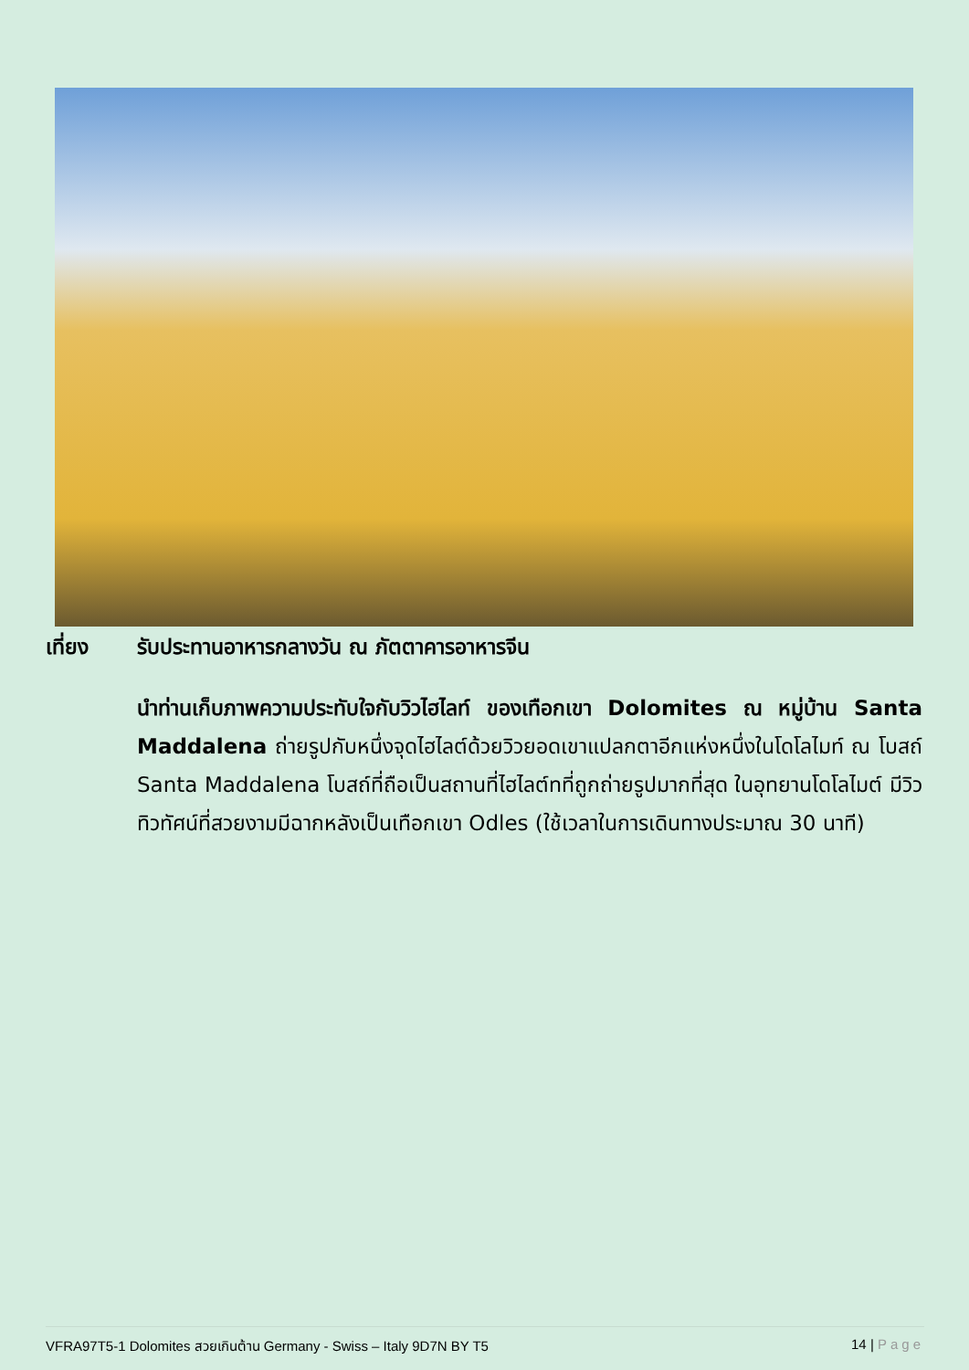เที่ยง รับประทานอาหารกลางวัน ณ ภัตตาคารอาหารจีน
นำท่านเก็บภาพความประทับใจกับวิวไฮไลท์ ของเทือกเขา Dolomites ณ หมู่บ้าน Santa Maddalena ถ่ายรูปกับหนึ่งจุดไฮไลต์ด้วยวิวยอดเขาแปลกตาอีกแห่งหนึ่งในโดโลไมท์ ณ โบสถ์ Santa Maddalena โบสถ์ที่ถือเป็นสถานที่ไฮไลต์ทที่ถูกถ่ายรูปมากที่สุด ในอุทยานโดโลไมต์ มีวิวทิวทัศน์ที่สวยงามมีฉากหลังเป็นเทือกเขา Odles (ใช้เวลาในการเดินทางประมาณ 30 นาที)
VFRA97T5-1 Dolomites สวยเกินต้าน Germany - Swiss – Italy 9D7N BY T5 14 | Page